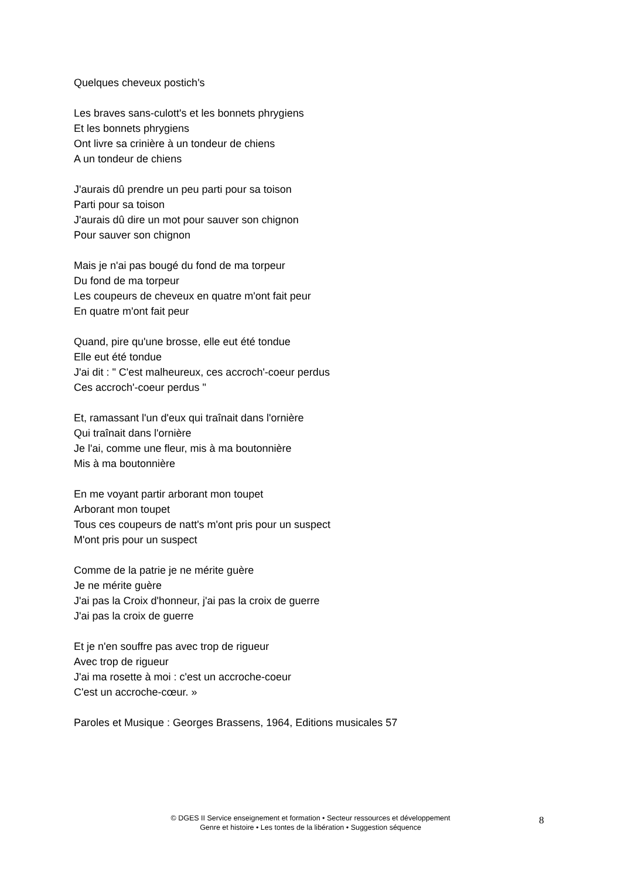Quelques cheveux postich's
Les braves sans-culott's et les bonnets phrygiens
Et les bonnets phrygiens
Ont livre sa crinière à un tondeur de chiens
A un tondeur de chiens
J'aurais dû prendre un peu parti pour sa toison
Parti pour sa toison
J'aurais dû dire un mot pour sauver son chignon
Pour sauver son chignon
Mais je n'ai pas bougé du fond de ma torpeur
Du fond de ma torpeur
Les coupeurs de cheveux en quatre m'ont fait peur
En quatre m'ont fait peur
Quand, pire qu'une brosse, elle eut été tondue
Elle eut été tondue
J'ai dit : " C'est malheureux, ces accroch'-coeur perdus
Ces accroch'-coeur perdus "
Et, ramassant l'un d'eux qui traînait dans l'ornière
Qui traînait dans l'ornière
Je l'ai, comme une fleur, mis à ma boutonnière
Mis à ma boutonnière
En me voyant partir arborant mon toupet
Arborant mon toupet
Tous ces coupeurs de natt's m'ont pris pour un suspect
M'ont pris pour un suspect
Comme de la patrie je ne mérite guère
Je ne mérite guère
J'ai pas la Croix d'honneur, j'ai pas la croix de guerre
J'ai pas la croix de guerre
Et je n'en souffre pas avec trop de rigueur
Avec trop de rigueur
J'ai ma rosette à moi : c'est un accroche-coeur
C'est un accroche-cœur. »
Paroles et Musique : Georges Brassens, 1964, Editions musicales 57
© DGES II Service enseignement et formation • Secteur ressources et développement
Genre et histoire • Les tontes de la libération • Suggestion séquence
8